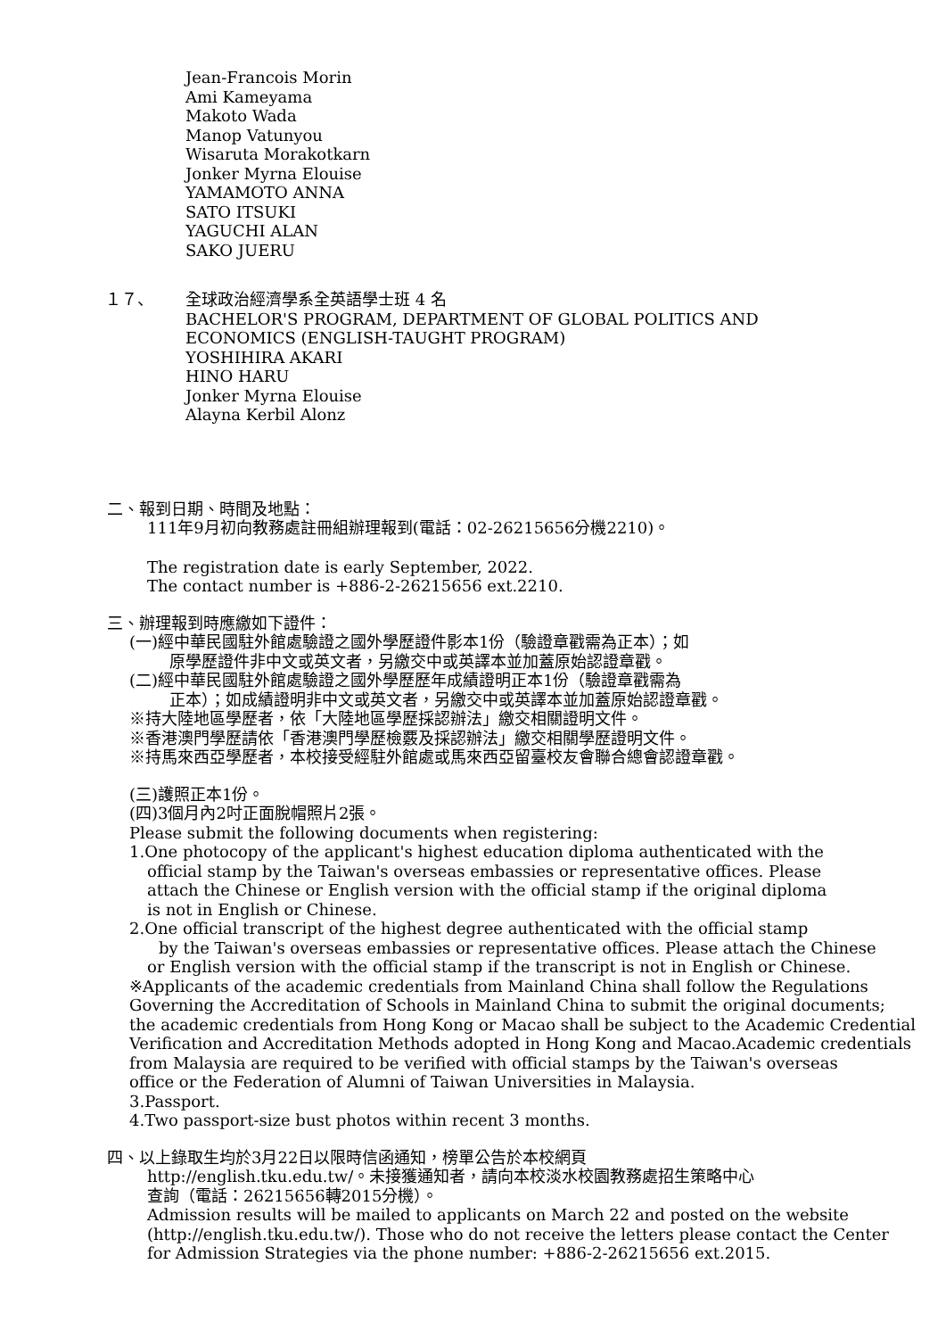Jean-Francois Morin
Ami Kameyama
Makoto Wada
Manop Vatunyou
Wisaruta Morakotkarn
Jonker Myrna Elouise
YAMAMOTO ANNA
SATO ITSUKI
YAGUCHI ALAN
SAKO JUERU
１７、 全球政治經濟學系全英語學士班 4 名
BACHELOR'S PROGRAM, DEPARTMENT OF GLOBAL POLITICS AND
ECONOMICS (ENGLISH-TAUGHT PROGRAM)
YOSHIHIRA AKARI
HINO HARU
Jonker Myrna Elouise
Alayna Kerbil Alonz
二、報到日期、時間及地點：
111年9月初向教務處註冊組辦理報到(電話：02-26215656分機2210)。
The registration date is early September, 2022.
The contact number is +886-2-26215656 ext.2210.
三、辦理報到時應繳如下證件：
(一)經中華民國駐外館處驗證之國外學歷證件影本1份（驗證章戳需為正本）；如
原學歷證件非中文或英文者，另繳交中或英譯本並加蓋原始認證章戳。
(二)經中華民國駐外館處驗證之國外學歷歷年成績證明正本1份（驗證章戳需為
正本）；如成績證明非中文或英文者，另繳交中或英譯本並加蓋原始認證章戳。
※持大陸地區學歷者，依「大陸地區學歷採認辦法」繳交相關證明文件。
※香港澳門學歷請依「香港澳門學歷檢覈及採認辦法」繳交相關學歷證明文件。
※持馬來西亞學歷者，本校接受經駐外館處或馬來西亞留臺校友會聯合總會認證章戳。
(三)護照正本1份。
(四)3個月內2吋正面脫帽照片2張。
Please submit the following documents when registering:
1.One photocopy of the applicant's highest education diploma authenticated with the
official stamp by the Taiwan's overseas embassies or representative offices. Please
attach the Chinese or English version with the official stamp if the original diploma
is not in English or Chinese.
2.One official transcript of the highest degree authenticated with the official stamp
by the Taiwan's overseas embassies or representative offices. Please attach the Chinese
or English version with the official stamp if the transcript is not in English or Chinese.
※Applicants of the academic credentials from Mainland China shall follow the Regulations
Governing the Accreditation of Schools in Mainland China to submit the original documents;
the academic credentials from Hong Kong or Macao shall be subject to the Academic Credential
Verification and Accreditation Methods adopted in Hong Kong and Macao.Academic credentials
from Malaysia are required to be verified with official stamps by the Taiwan's overseas
office or the Federation of Alumni of Taiwan Universities in Malaysia.
3.Passport.
4.Two passport-size bust photos within recent 3 months.
四、以上錄取生均於3月22日以限時信函通知，榜單公告於本校網頁
http://english.tku.edu.tw/。未接獲通知者，請向本校淡水校園教務處招生策略中心
查詢（電話：26215656轉2015分機）。
Admission results will be mailed to applicants on March 22 and posted on the website
(http://english.tku.edu.tw/). Those who do not receive the letters please contact the Center
for Admission Strategies via the phone number: +886-2-26215656 ext.2015.